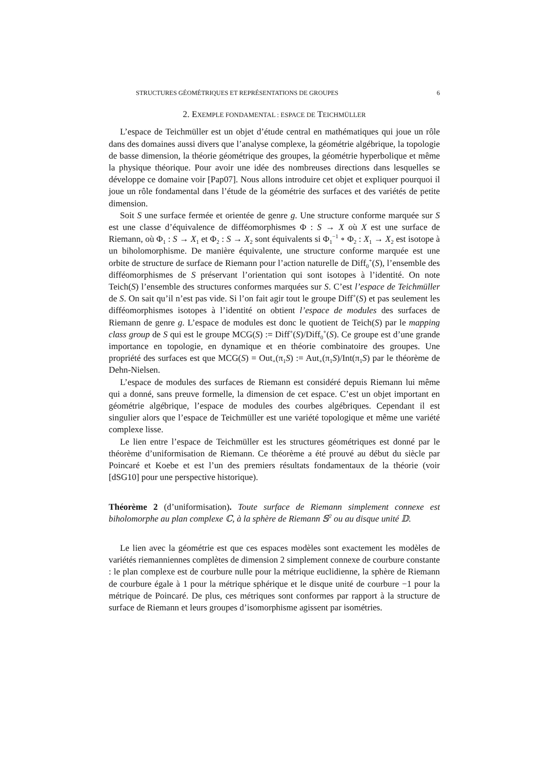STRUCTURES GÉOMÉTRIQUES ET REPRÉSENTATIONS DE GROUPES 6
2. EXEMPLE FONDAMENTAL : ESPACE DE TEICHMÜLLER
L’espace de Teichmüller est un objet d’étude central en mathématiques qui joue un rôle dans des domaines aussi divers que l’analyse complexe, la géométrie algébrique, la topologie de basse dimension, la théorie géométrique des groupes, la géométrie hyperbolique et même la physique théorique. Pour avoir une idée des nombreuses directions dans lesquelles se développe ce domaine voir [Pap07]. Nous allons introduire cet objet et expliquer pourquoi il joue un rôle fondamental dans l’étude de la géométrie des surfaces et des variétés de petite dimension.
Soit S une surface fermée et orientée de genre g. Une structure conforme marquée sur S est une classe d’équivalence de difféomorphismes Φ : S → X où X est une surface de Riemann, où Φ<sub>1</sub> : S → X<sub>1</sub> et Φ<sub>2</sub> : S → X<sub>2</sub> sont équivalents si Φ<sub>1</sub><sup>−1</sup> ∘ Φ<sub>2</sub> : X<sub>1</sub> → X<sub>2</sub> est isotope à un biholomorphisme. De manière équivalente, une structure conforme marquée est une orbite de structure de surface de Riemann pour l’action naturelle de Diff<sub>0</sub><sup>+</sup>(S), l’ensemble des difféomorphismes de S préservant l’orientation qui sont isotopes à l’identité. On note Teich(S) l’ensemble des structures conformes marquées sur S. C’est l’espace de Teichmüller de S. On sait qu’il n’est pas vide. Si l’on fait agir tout le groupe Diff<sup>+</sup>(S) et pas seulement les difféomorphismes isotopes à l’identité on obtient l’espace de modules des surfaces de Riemann de genre g. L’espace de modules est donc le quotient de Teich(S) par le mapping class group de S qui est le groupe MCG(S) := Diff<sup>+</sup>(S)/Diff<sub>0</sub><sup>+</sup>(S). Ce groupe est d’une grande importance en topologie, en dynamique et en théorie combinatoire des groupes. Une propriété des surfaces est que MCG(S) = Out<sub>+</sub>(π<sub>1</sub>S) := Aut<sub>+</sub>(π<sub>1</sub>S)/Int(π<sub>1</sub>S) par le théorème de Dehn-Nielsen.
L’espace de modules des surfaces de Riemann est considéré depuis Riemann lui même qui a donné, sans preuve formelle, la dimension de cet espace. C’est un objet important en géométrie algébrique, l’espace de modules des courbes algébriques. Cependant il est singulier alors que l’espace de Teichmüller est une variété topologique et même une variété complexe lisse.
Le lien entre l’espace de Teichmüller est les structures géométriques est donné par le théorème d’uniformisation de Riemann. Ce théorème a été prouvé au début du siècle par Poincaré et Koebe et est l’un des premiers résultats fondamentaux de la théorie (voir [dSG10] pour une perspective historique).
Théorème 2 (d’uniformisation). Toute surface de Riemann simplement connexe est biholomorphe au plan complexe ℂ, à la sphère de Riemann 𝕊<sup>2</sup> ou au disque unité 𝔻.
Le lien avec la géométrie est que ces espaces modèles sont exactement les modèles de variétés riemanniennes complètes de dimension 2 simplement connexe de courbure constante : le plan complexe est de courbure nulle pour la métrique euclidienne, la sphère de Riemann de courbure égale à 1 pour la métrique sphérique et le disque unité de courbure −1 pour la métrique de Poincaré. De plus, ces métriques sont conformes par rapport à la structure de surface de Riemann et leurs groupes d’isomorphisme agissent par isométries.